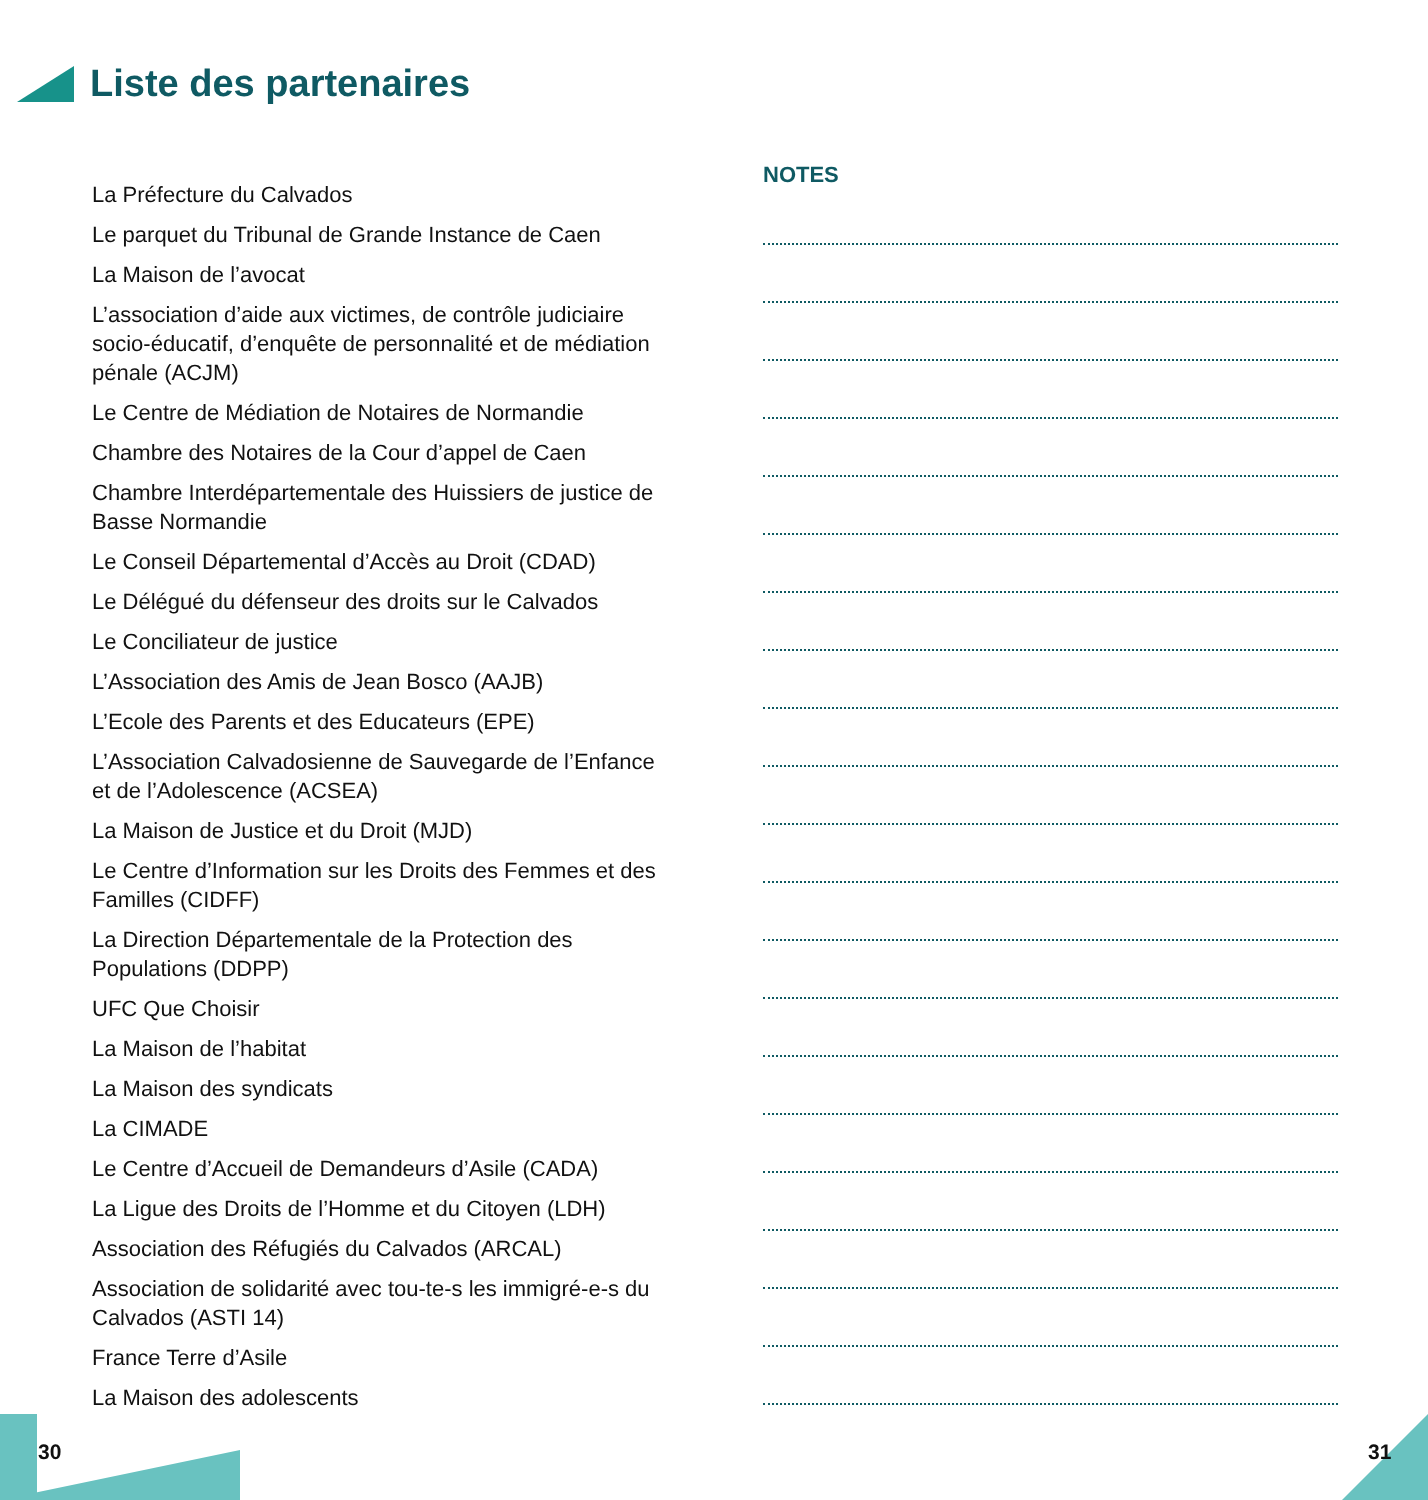Liste des partenaires
La Préfecture du Calvados
Le parquet du Tribunal de Grande Instance de Caen
La Maison de l’avocat
L’association d’aide aux victimes, de contrôle judiciaire socio-éducatif, d’enquête de personnalité et de médiation pénale (ACJM)
Le Centre de Médiation de Notaires de Normandie
Chambre des Notaires de la Cour d’appel de Caen
Chambre Interdépartementale des Huissiers de justice de Basse Normandie
Le Conseil Départemental d’Accès au Droit (CDAD)
Le Délégué du défenseur des droits sur le Calvados
Le Conciliateur de justice
L’Association des Amis de Jean Bosco (AAJB)
L’Ecole des Parents et des Educateurs (EPE)
L’Association Calvadosienne de Sauvegarde de l’Enfance et de l’Adolescence (ACSEA)
La Maison de Justice et du Droit (MJD)
Le Centre d’Information sur les Droits des Femmes et des Familles (CIDFF)
La Direction Départementale de la Protection des Populations (DDPP)
UFC Que Choisir
La Maison de l’habitat
La Maison des syndicats
La CIMADE
Le Centre d’Accueil de Demandeurs d’Asile (CADA)
La Ligue des Droits de l’Homme et du Citoyen (LDH)
Association des Réfugiés du Calvados (ARCAL)
Association de solidarité avec tou-te-s les immigré-e-s du Calvados (ASTI 14)
France Terre d’Asile
La Maison des adolescents
NOTES
30 31